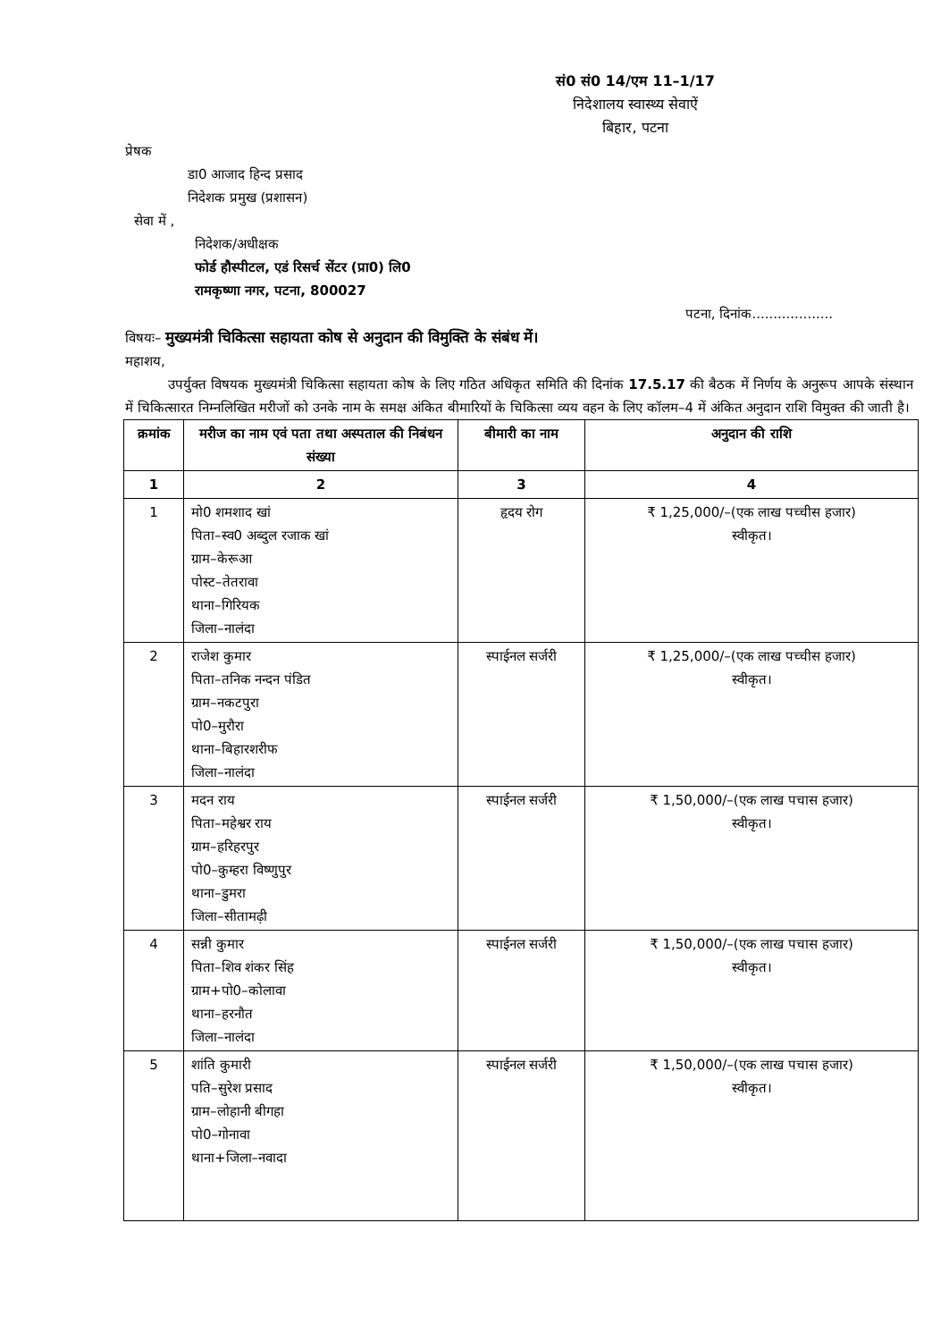सं0 सं0 14/एम 11–1/17
निदेशालय स्वास्थ्य सेवाऐं
बिहार, पटना
प्रेषक
डा0 आजाद हिन्द प्रसाद
निदेशक प्रमुख (प्रशासन)
सेवा में ,
निदेशक/अधीक्षक
फोर्ड हौस्पीटल, एडं रिसर्च सेंटर (प्रा0) लि0
रामकृष्णा नगर, पटना, 800027
पटना, दिनांक...................
विषयः– मुख्यमंत्री चिकित्सा सहायता कोष से अनुदान की विमुक्ति के संबंध में।
महाशय,
उपर्युक्त विषयक मुख्यमंत्री चिकित्सा सहायता कोष के लिए गठित अधिकृत समिति की दिनांक 17.5.17 की बैठक में निर्णय के अनुरूप आपके संस्थान में चिकित्सारत निम्नलिखित मरीजों को उनके नाम के समक्ष अंकित बीमारियों के चिकित्सा व्यय वहन के लिए कॉलम–4 में अंकित अनुदान राशि विमुक्त की जाती है।
| क्रमांक | मरीज का नाम एवं पता तथा अस्पताल की निबंधन संख्या | बीमारी का नाम | अनुदान की राशि |
| --- | --- | --- | --- |
| 1 | 2 | 3 | 4 |
| 1 | मो0 शमशाद खां पिता–स्व0 अब्दुल रजाक खां ग्राम–केरूआ पोस्ट–तेतरावा थाना–गिरियक जिला–नालंदा | हृदय रोग | ₹ 1,25,000/–(एक लाख पच्चीस हजार) स्वीकृत। |
| 2 | राजेश कुमार पिता–तनिक नन्दन पंडित ग्राम–नकटपुरा पो0–मुरौरा थाना–बिहारशरीफ जिला–नालंदा | स्पाईनल सर्जरी | ₹ 1,25,000/–(एक लाख पच्चीस हजार) स्वीकृत। |
| 3 | मदन राय पिता–महेश्वर राय ग्राम–हरिहरपुर पो0–कुम्हरा विष्णुपुर थाना–डुमरा जिला–सीतामढ़ी | स्पाईनल सर्जरी | ₹ 1,50,000/–(एक लाख पचास हजार) स्वीकृत। |
| 4 | सन्नी कुमार पिता–शिव शंकर सिंह ग्राम+पो0–कोलावा थाना–हरनौत जिला–नालंदा | स्पाईनल सर्जरी | ₹ 1,50,000/–(एक लाख पचास हजार) स्वीकृत। |
| 5 | शांति कुमारी पति–सुरेश प्रसाद ग्राम–लोहानी बीगहा पो0–गोनावा थाना+जिला–नवादा | स्पाईनल सर्जरी | ₹ 1,50,000/–(एक लाख पचास हजार) स्वीकृत। |